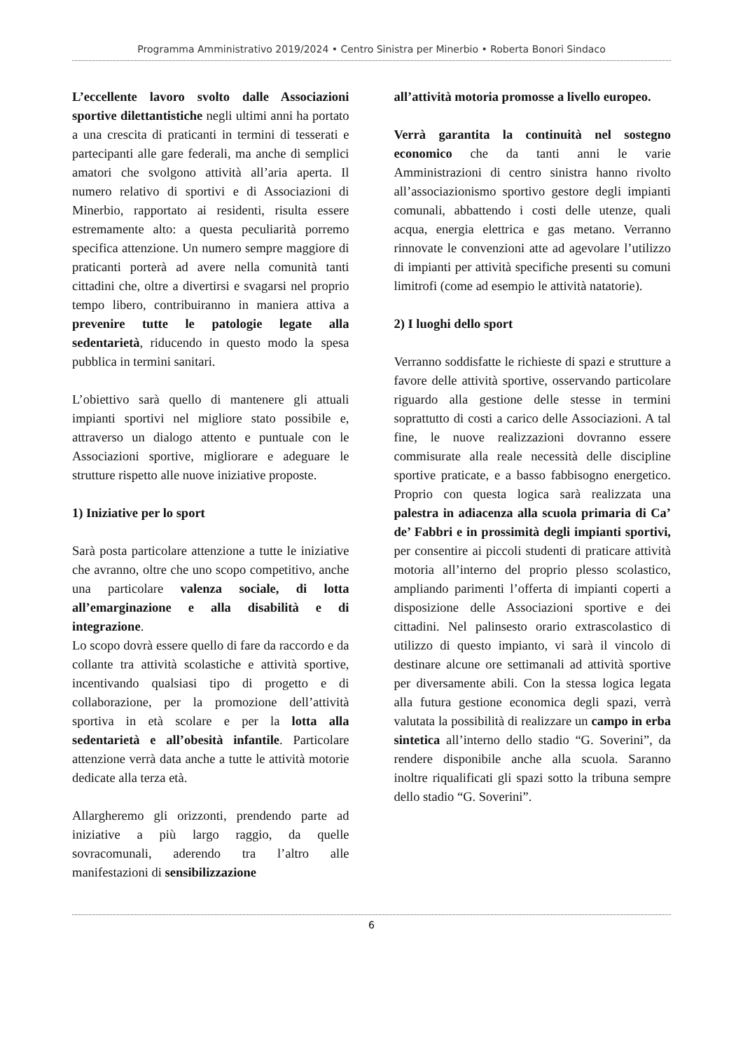Programma Amministrativo 2019/2024 • Centro Sinistra per Minerbio • Roberta Bonori Sindaco
L’eccellente lavoro svolto dalle Associazioni sportive dilettantistiche negli ultimi anni ha portato a una crescita di praticanti in termini di tesserati e partecipanti alle gare federali, ma anche di semplici amatori che svolgono attività all’aria aperta. Il numero relativo di sportivi e di Associazioni di Minerbio, rapportato ai residenti, risulta essere estremamente alto: a questa peculiarità porremo specifica attenzione. Un numero sempre maggiore di praticanti porterà ad avere nella comunità tanti cittadini che, oltre a divertirsi e svagarsi nel proprio tempo libero, contribuiranno in maniera attiva a prevenire tutte le patologie legate alla sedentarietà, riducendo in questo modo la spesa pubblica in termini sanitari.
L’obiettivo sarà quello di mantenere gli attuali impianti sportivi nel migliore stato possibile e, attraverso un dialogo attento e puntuale con le Associazioni sportive, migliorare e adeguare le strutture rispetto alle nuove iniziative proposte.
1) Iniziative per lo sport
Sarà posta particolare attenzione a tutte le iniziative che avranno, oltre che uno scopo competitivo, anche una particolare valenza sociale, di lotta all’emarginazione e alla disabilità e di integrazione.
Lo scopo dovrà essere quello di fare da raccordo e da collante tra attività scolastiche e attività sportive, incentivando qualsiasi tipo di progetto e di collaborazione, per la promozione dell’attività sportiva in età scolare e per la lotta alla sedentarietà e all’obesità infantile. Particolare attenzione verrà data anche a tutte le attività motorie dedicate alla terza età.
Allargheremo gli orizzonti, prendendo parte ad iniziative a più largo raggio, da quelle sovracomunali, aderendo tra l’altro alle manifestazioni di sensibilizzazione
all’attività motoria promosse a livello europeo.
Verrà garantita la continuità nel sostegno economico che da tanti anni le varie Amministrazioni di centro sinistra hanno rivolto all’associazionismo sportivo gestore degli impianti comunali, abbattendo i costi delle utenze, quali acqua, energia elettrica e gas metano. Verranno rinnovate le convenzioni atte ad agevolare l’utilizzo di impianti per attività specifiche presenti su comuni limitrofi (come ad esempio le attività natatorie).
2) I luoghi dello sport
Verranno soddisfatte le richieste di spazi e strutture a favore delle attività sportive, osservando particolare riguardo alla gestione delle stesse in termini soprattutto di costi a carico delle Associazioni. A tal fine, le nuove realizzazioni dovranno essere commisurate alla reale necessità delle discipline sportive praticate, e a basso fabbisogno energetico. Proprio con questa logica sarà realizzata una palestra in adiacenza alla scuola primaria di Ca’ de’ Fabbri e in prossimità degli impianti sportivi, per consentire ai piccoli studenti di praticare attività motoria all’interno del proprio plesso scolastico, ampliando parimenti l’offerta di impianti coperti a disposizione delle Associazioni sportive e dei cittadini. Nel palinsesto orario extrascolastico di utilizzo di questo impianto, vi sarà il vincolo di destinare alcune ore settimanali ad attività sportive per diversamente abili. Con la stessa logica legata alla futura gestione economica degli spazi, verrà valutata la possibilità di realizzare un campo in erba sintetica all’interno dello stadio “G. Soverini”, da rendere disponibile anche alla scuola. Saranno inoltre riqualificati gli spazi sotto la tribuna sempre dello stadio “G. Soverini”.
6